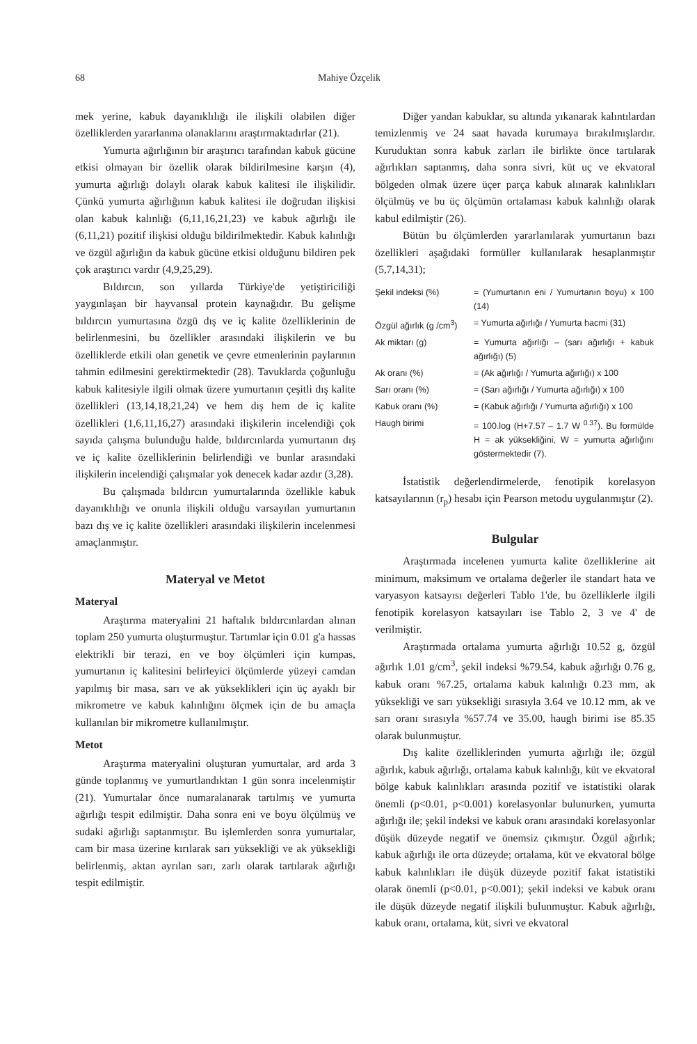68 Mahiye Özçelik
mek yerine, kabuk dayanıklılığı ile ilişkili olabilen diğer özelliklerden yararlanma olanaklarını araştırmaktadırlar (21).
Yumurta ağırlığının bir araştırıcı tarafından kabuk gücüne etkisi olmayan bir özellik olarak bildirilmesine karşın (4), yumurta ağırlığı dolaylı olarak kabuk kalitesi ile ilişkilidir. Çünkü yumurta ağırlığının kabuk kalitesi ile doğrudan ilişkisi olan kabuk kalınlığı (6,11,16,21,23) ve kabuk ağırlığı ile (6,11,21) pozitif ilişkisi olduğu bildirilmektedir. Kabuk kalınlığı ve özgül ağırlığın da kabuk gücüne etkisi olduğunu bildiren pek çok araştırıcı vardır (4,9,25,29).
Bıldırcın, son yıllarda Türkiye'de yetiştiriciliği yaygınlaşan bir hayvansal protein kaynağıdır. Bu gelişme bıldırcın yumurtasına özgü dış ve iç kalite özelliklerinin de belirlenmesini, bu özellikler arasındaki ilişkilerin ve bu özelliklerde etkili olan genetik ve çevre etmenlerinin paylarının tahmin edilmesini gerektirmektedir (28). Tavuklarda çoğunluğu kabuk kalitesiyle ilgili olmak üzere yumurtanın çeşitli dış kalite özellikleri (13,14,18,21,24) ve hem dış hem de iç kalite özellikleri (1,6,11,16,27) arasındaki ilişkilerin incelendiği çok sayıda çalışma bulunduğu halde, bıldırcınlarda yumurtanın dış ve iç kalite özelliklerinin belirlendiği ve bunlar arasındaki ilişkilerin incelendiği çalışmalar yok denecek kadar azdır (3,28).
Bu çalışmada bıldırcın yumurtalarında özellikle kabuk dayanıklılığı ve onunla ilişkili olduğu varsayılan yumurtanın bazı dış ve iç kalite özellikleri arasındaki ilişkilerin incelenmesi amaçlanmıştır.
Materyal ve Metot
Materyal
Araştırma materyalini 21 haftalık bıldırcınlardan alınan toplam 250 yumurta oluşturmuştur. Tartımlar için 0.01 g'a hassas elektrikli bir terazi, en ve boy ölçümleri için kumpas, yumurtanın iç kalitesini belirleyici ölçümlerde yüzeyi camdan yapılmış bir masa, sarı ve ak yükseklikleri için üç ayaklı bir mikrometre ve kabuk kalınlığını ölçmek için de bu amaçla kullanılan bir mikrometre kullanılmıştır.
Metot
Araştırma materyalini oluşturan yumurtalar, ard arda 3 günde toplanmış ve yumurtlandıktan 1 gün sonra incelenmiştir (21). Yumurtalar önce numaralanarak tartılmış ve yumurta ağırlığı tespit edilmiştir. Daha sonra eni ve boyu ölçülmüş ve sudaki ağırlığı saptanmıştır. Bu işlemlerden sonra yumurtalar, cam bir masa üzerine kırılarak sarı yüksekliği ve ak yüksekliği belirlenmiş, aktan ayrılan sarı, zarlı olarak tartılarak ağırlığı tespit edilmiştir.
Diğer yandan kabuklar, su altında yıkanarak kalıntılardan temizlenmiş ve 24 saat havada kurumaya bırakılmışlardır. Kuruduktan sonra kabuk zarları ile birlikte önce tartılarak ağırlıkları saptanmış, daha sonra sivri, küt uç ve ekvatoral bölgeden olmak üzere üçer parça kabuk alınarak kalınlıkları ölçülmüş ve bu üç ölçümün ortalaması kabuk kalınlığı olarak kabul edilmiştir (26).
Bütün bu ölçümlerden yararlanılarak yumurtanın bazı özellikleri aşağıdaki formüller kullanılarak hesaplanmıştır (5,7,14,31);
| Şekil indeksi (%) | = (Yumurtanın eni / Yumurtanın boyu) x 100 (14) |
| Özgül ağırlık (g /cm<sup>3</sup>) | = Yumurta ağırlığı / Yumurta hacmi (31) |
| Ak miktarı (g) | = Yumurta ağırlığı – (sarı ağırlığı + kabuk ağırlığı) (5) |
| Ak oranı (%) | = (Ak ağırlığı / Yumurta ağırlığı) x 100 |
| Sarı oranı (%) | = (Sarı ağırlığı / Yumurta ağırlığı) x 100 |
| Kabuk oranı (%) | = (Kabuk ağırlığı / Yumurta ağırlığı) x 100 |
| Haugh birimi | = 100.log (H+7.57 – 1.7 W <sup>0.37</sup>). Bu formülde H = ak yüksekliğini, W = yumurta ağırlığını göstermektedir (7). |
İstatistik değerlendirmelerde, fenotipik korelasyon katsayılarının (r<sub>p</sub>) hesabı için Pearson metodu uygulanmıştır (2).
Bulgular
Araştırmada incelenen yumurta kalite özelliklerine ait minimum, maksimum ve ortalama değerler ile standart hata ve varyasyon katsayısı değerleri Tablo 1'de, bu özelliklerle ilgili fenotipik korelasyon katsayıları ise Tablo 2, 3 ve 4' de verilmiştir.
Araştırmada ortalama yumurta ağırlığı 10.52 g, özgül ağırlık 1.01 g/cm<sup>3</sup>, şekil indeksi %79.54, kabuk ağırlığı 0.76 g, kabuk oranı %7.25, ortalama kabuk kalınlığı 0.23 mm, ak yüksekliği ve sarı yüksekliği sırasıyla 3.64 ve 10.12 mm, ak ve sarı oranı sırasıyla %57.74 ve 35.00, haugh birimi ise 85.35 olarak bulunmuştur.
Dış kalite özelliklerinden yumurta ağırlığı ile; özgül ağırlık, kabuk ağırlığı, ortalama kabuk kalınlığı, küt ve ekvatoral bölge kabuk kalınlıkları arasında pozitif ve istatistiki olarak önemli (p<0.01, p<0.001) korelasyonlar bulunurken, yumurta ağırlığı ile; şekil indeksi ve kabuk oranı arasındaki korelasyonlar düşük düzeyde negatif ve önemsiz çıkmıştır. Özgül ağırlık; kabuk ağırlığı ile orta düzeyde; ortalama, küt ve ekvatoral bölge kabuk kalınlıkları ile düşük düzeyde pozitif fakat istatistiki olarak önemli (p<0.01, p<0.001); şekil indeksi ve kabuk oranı ile düşük düzeyde negatif ilişkili bulunmuştur. Kabuk ağırlığı, kabuk oranı, ortalama, küt, sivri ve ekvatoral